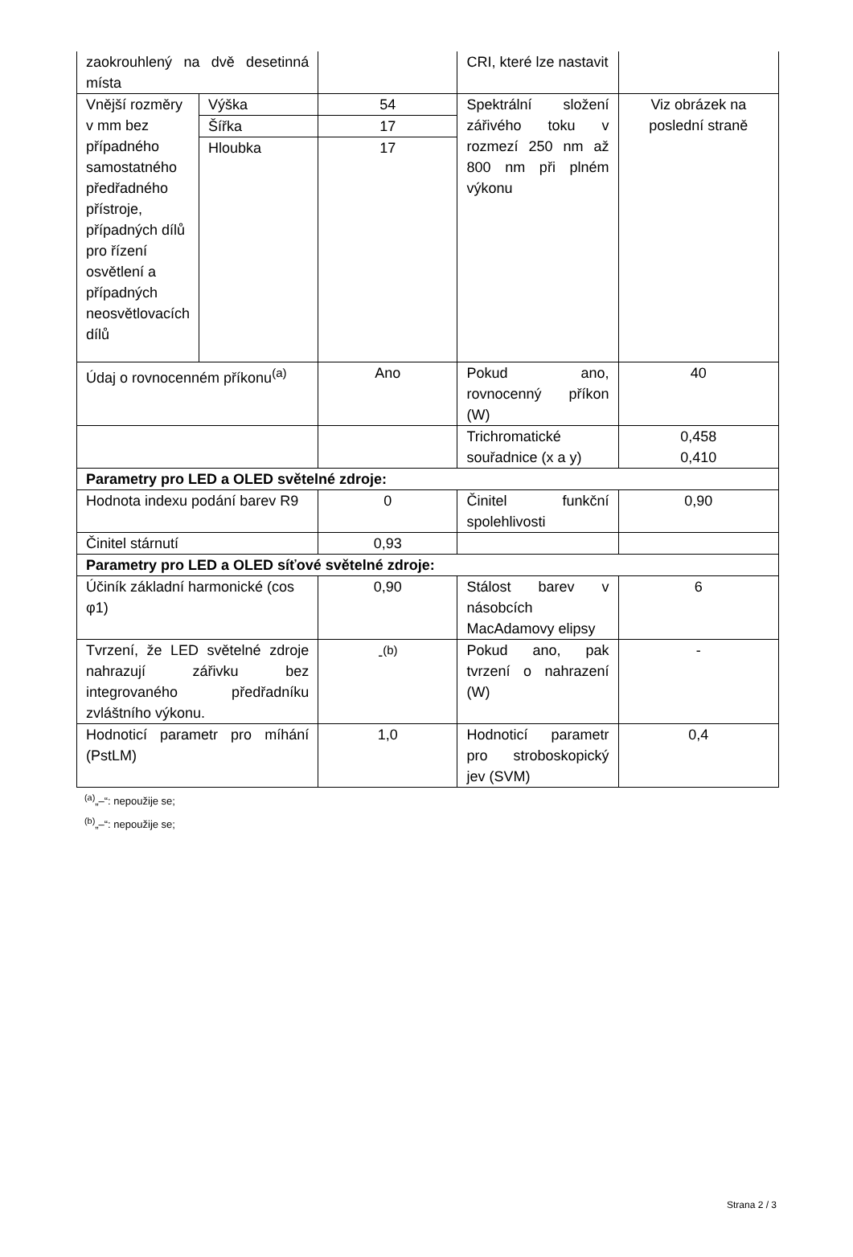| zaokrouhlený na dvě desetinná místa | | | CRI, které lze nastavit | |
| Vnější rozměry v mm bez případného samostatného předřadného přístroje, případných dílů pro řízení osvětlení a případných neosvětlovacích dílů | Výška | 54 | Spektrální složení zářivého toku v rozmezí 250 nm až 800 nm při plném výkonu | Viz obrázek na poslední straně |
| | Šířka | 17 | | |
| | Hloubka | 17 | | |
| Údaj o rovnocenném příkonu<sup>(a)</sup> | | Ano | Pokud ano, rovnocenný příkon (W) | 40 |
| | | | Trichromatické souřadnice (x a y) | 0,458 0,410 |
| Parametry pro LED a OLED světelné zdroje: | | | | |
| Hodnota indexu podání barev R9 | | 0 | Činitel funkční spolehlivosti | 0,90 |
| Činitel stárnutí | | 0,93 | | |
| Parametry pro LED a OLED síťové světelné zdroje: | | | | |
| Účiník základní harmonické (cos φ1) | | 0,90 | Stálost barev v násobcích MacAdamovy elipsy | 6 |
| Tvrzení, že LED světelné zdroje nahrazují zářivku bez integrovaného předřadníku zvláštního výkonu. | | -<sup>(b)</sup> | Pokud ano, pak tvrzení o nahrazení (W) | - |
| Hodnoticí parametr pro míhání (PstLM) | | 1,0 | Hodnoticí parametr pro stroboskopický jev (SVM) | 0,4 |
<sup>(a)</sup>„–“: nepoužije se;
<sup>(b)</sup>„–“: nepoužije se;
Strana 2 / 3